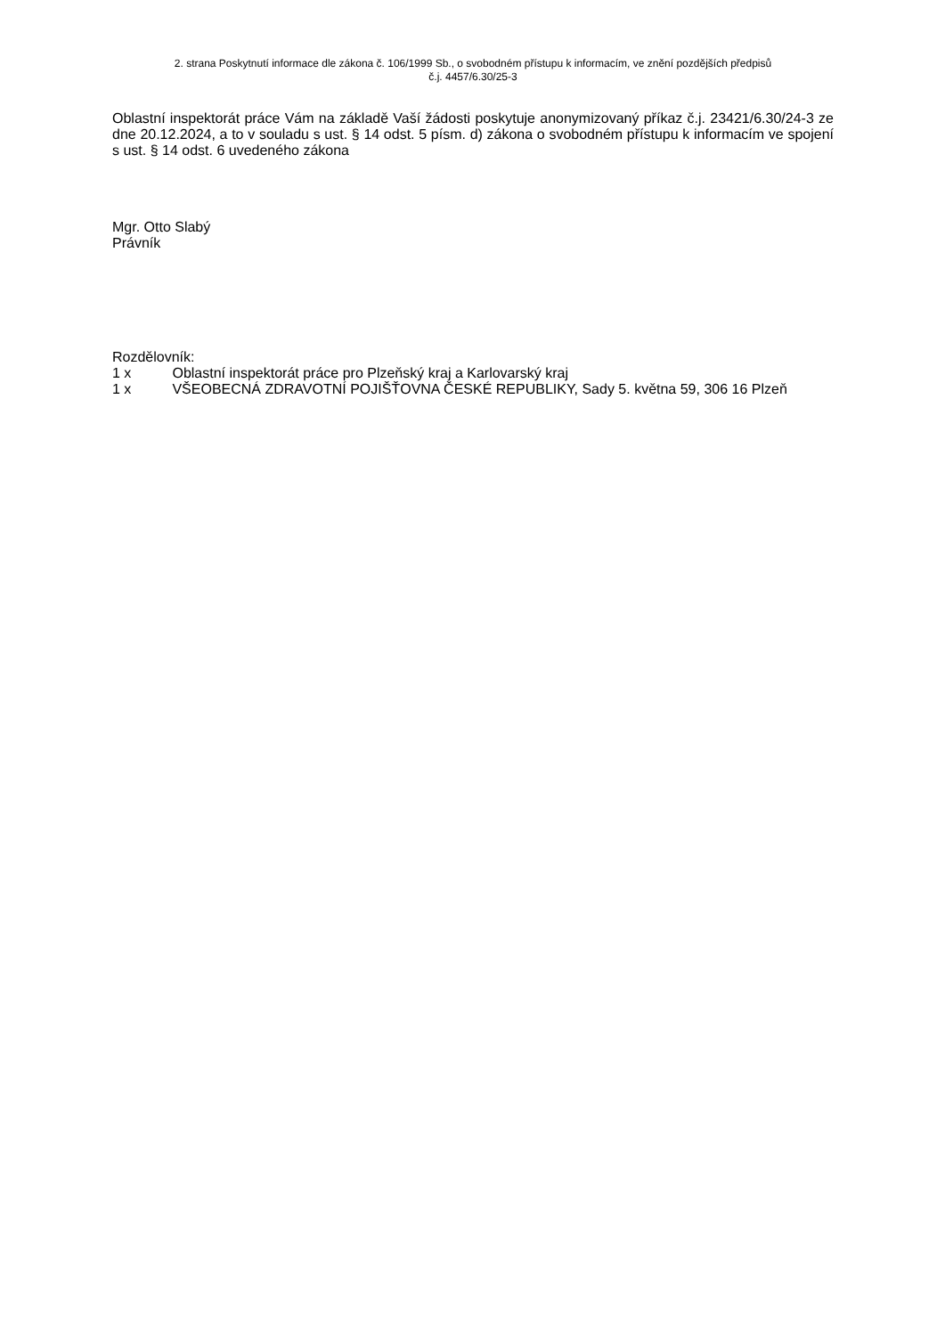2. strana Poskytnutí informace dle zákona č. 106/1999 Sb., o svobodném přístupu k informacím, ve znění pozdějších předpisů
č.j. 4457/6.30/25-3
Oblastní inspektorát práce Vám na základě Vaší žádosti poskytuje anonymizovaný příkaz č.j. 23421/6.30/24-3 ze dne 20.12.2024, a to v souladu s ust. § 14 odst. 5 písm. d) zákona o svobodném přístupu k informacím ve spojení s ust. § 14 odst. 6 uvedeného zákona
Mgr. Otto Slabý
Právník
Rozdělovník:
1 x Oblastní inspektorát práce pro Plzeňský kraj a Karlovarský kraj
1 x VŠEOBECNÁ ZDRAVOTNÍ POJIŠŤOVNA ČESKÉ REPUBLIKY, Sady 5. května 59, 306 16 Plzeň